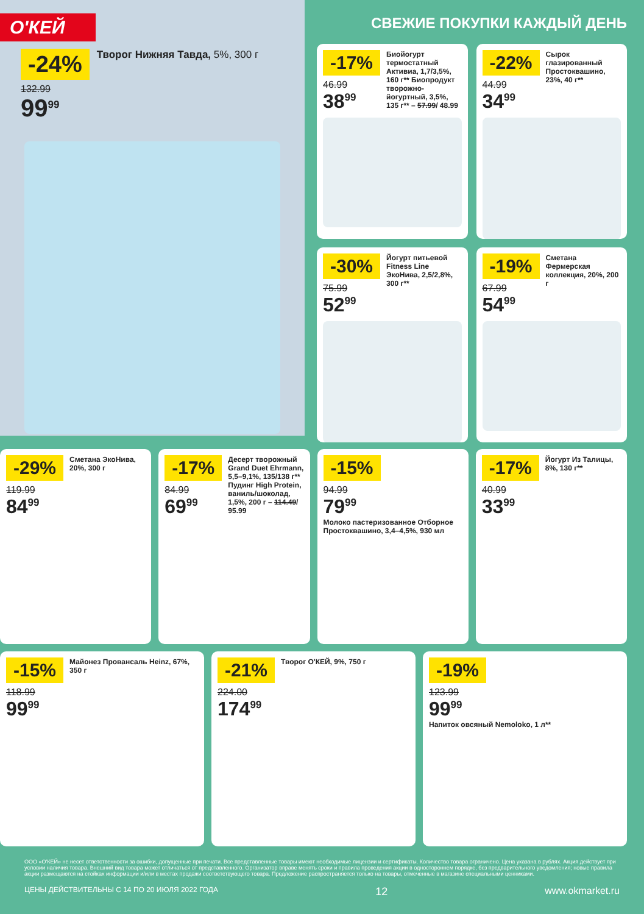О'КЕЙ
-24%
132.99
99<sup>99</sup>
Творог Нижняя Тавда, 5%, 300 г
СВЕЖИЕ ПОКУПКИ КАЖДЫЙ ДЕНЬ
-17%
46.99
38<sup>99</sup>
Биойогурт термостатный Активиа, 1,7/3,5%, 160 г** Биопродукт творожно-йогуртный, 3,5%, 135 г** – 57.99/ 48.99
-22%
44.99
34<sup>99</sup>
Сырок глазированный Простоквашино, 23%, 40 г**
-30%
75.99
52<sup>99</sup>
Йогурт питьевой Fitness Line ЭкоНива, 2,5/2,8%, 300 г**
-19%
67.99
54<sup>99</sup>
Сметана Фермерская коллекция, 20%, 200 г
-29%
119.99
84<sup>99</sup>
Сметана ЭкоНива, 20%, 300 г
-17%
84.99
69<sup>99</sup>
Десерт творожный Grand Duet Ehrmann, 5,5–9,1%, 135/138 г** Пудинг High Protein, ваниль/шоколад, 1,5%, 200 г – 114.49/ 95.99
-15%
94.99
79<sup>99</sup>
Молоко пастеризованное Отборное Простоквашино, 3,4–4,5%, 930 мл
-17%
40.99
33<sup>99</sup>
Йогурт Из Талицы, 8%, 130 г**
-15%
118.99
99<sup>99</sup>
Майонез Провансаль Heinz, 67%, 350 г
-21%
224.00
174<sup>99</sup>
Творог О'КЕЙ, 9%, 750 г
-19%
123.99
99<sup>99</sup>
Напиток овсяный Nemoloko, 1 л**
ООО «О'КЕЙ» не несет ответственности за ошибки, допущенные при печати. Все представленные товары имеют необходимые лицензии и сертификаты. Количество товара ограничено. Цена указана в рублях. Акция действует при условии наличия товара. Внешний вид товара может отличаться от представленного. Организатор вправе менять сроки и правила проведения акции в одностороннем порядке, без предварительного уведомления; новые правила акции размещаются на стойках информации и/или в местах продажи соответствующего товара. Предложение распространяется только на товары, отмеченные в магазине специальными ценниками.
ЦЕНЫ ДЕЙСТВИТЕЛЬНЫ С 14 ПО 20 ИЮЛЯ 2022 ГОДА 12 www.okmarket.ru